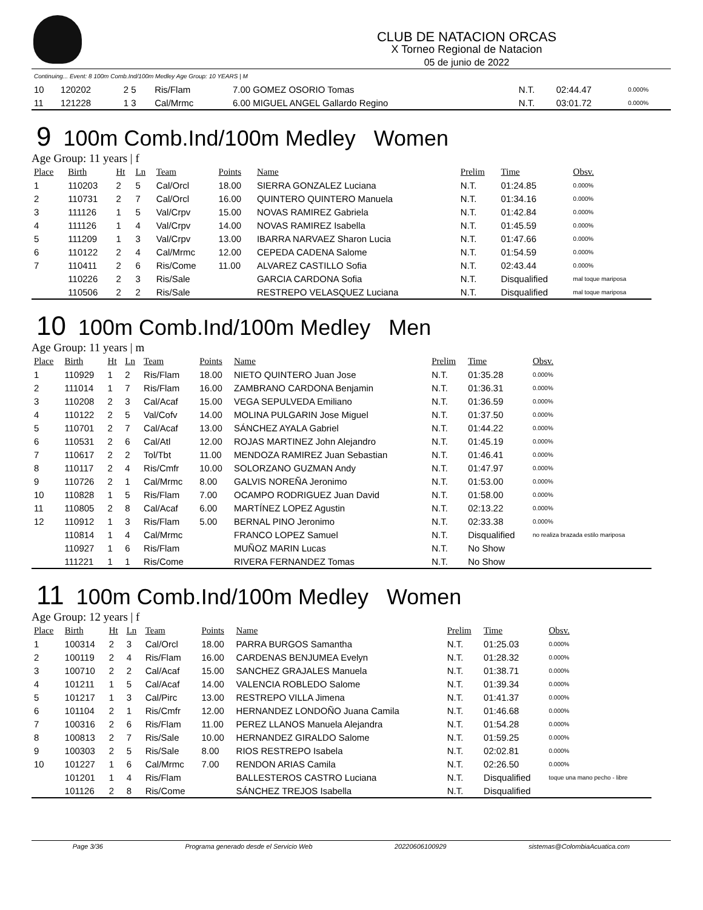CLUB DE NATACION ORCAS
X Torneo Regional de Natacion
05 de junio de 2022
| Continuing... Event: 8 100m Comb.Ind/100m Medley Age Group: 10 YEARS / M | | | | | | | |
| 10 | 120202 | 2 5 | Ris/Flam | 7.00 GOMEZ OSORIO Tomas | N.T. | 02:44.47 | 0.000% |
| 11 | 121228 | 1 3 | Cal/Mrmc | 6.00 MIGUEL ANGEL Gallardo Regino | N.T. | 03:01.72 | 0.000% |
9 100m Comb.Ind/100m Medley Women
Age Group: 11 years | f
| Place | Birth | Ht | Ln | Team | Points | Name | Prelim | Time | Obsv. |
| --- | --- | --- | --- | --- | --- | --- | --- | --- | --- |
| 1 | 110203 | 2 | 5 | Cal/Orcl | 18.00 | SIERRA GONZALEZ Luciana | N.T. | 01:24.85 | 0.000% |
| 2 | 110731 | 2 | 7 | Cal/Orcl | 16.00 | QUINTERO QUINTERO Manuela | N.T. | 01:34.16 | 0.000% |
| 3 | 111126 | 1 | 5 | Val/Crpv | 15.00 | NOVAS RAMIREZ Gabriela | N.T. | 01:42.84 | 0.000% |
| 4 | 111126 | 1 | 4 | Val/Crpv | 14.00 | NOVAS RAMIREZ Isabella | N.T. | 01:45.59 | 0.000% |
| 5 | 111209 | 1 | 3 | Val/Crpv | 13.00 | IBARRA NARVAEZ Sharon Lucia | N.T. | 01:47.66 | 0.000% |
| 6 | 110122 | 2 | 4 | Cal/Mrmc | 12.00 | CEPEDA CADENA Salome | N.T. | 01:54.59 | 0.000% |
| 7 | 110411 | 2 | 6 | Ris/Come | 11.00 | ALVAREZ CASTILLO Sofia | N.T. | 02:43.44 | 0.000% |
| | 110226 | 2 | 3 | Ris/Sale | | GARCIA CARDONA Sofia | N.T. | Disqualified | mal toque mariposa |
| | 110506 | 2 | 2 | Ris/Sale | | RESTREPO VELASQUEZ Luciana | N.T. | Disqualified | mal toque mariposa |
10 100m Comb.Ind/100m Medley Men
Age Group: 11 years | m
| Place | Birth | Ht | Ln | Team | Points | Name | Prelim | Time | Obsv. |
| --- | --- | --- | --- | --- | --- | --- | --- | --- | --- |
| 1 | 110929 | 1 | 2 | Ris/Flam | 18.00 | NIETO QUINTERO Juan Jose | N.T. | 01:35.28 | 0.000% |
| 2 | 111014 | 1 | 7 | Ris/Flam | 16.00 | ZAMBRANO CARDONA Benjamin | N.T. | 01:36.31 | 0.000% |
| 3 | 110208 | 2 | 3 | Cal/Acaf | 15.00 | VEGA SEPULVEDA Emiliano | N.T. | 01:36.59 | 0.000% |
| 4 | 110122 | 2 | 5 | Val/Cofv | 14.00 | MOLINA PULGARIN Jose Miguel | N.T. | 01:37.50 | 0.000% |
| 5 | 110701 | 2 | 7 | Cal/Acaf | 13.00 | SÁNCHEZ AYALA Gabriel | N.T. | 01:44.22 | 0.000% |
| 6 | 110531 | 2 | 6 | Cal/Atl | 12.00 | ROJAS MARTINEZ John Alejandro | N.T. | 01:45.19 | 0.000% |
| 7 | 110617 | 2 | 2 | Tol/Tbt | 11.00 | MENDOZA RAMIREZ Juan Sebastian | N.T. | 01:46.41 | 0.000% |
| 8 | 110117 | 2 | 4 | Ris/Cmfr | 10.00 | SOLORZANO GUZMAN Andy | N.T. | 01:47.97 | 0.000% |
| 9 | 110726 | 2 | 1 | Cal/Mrmc | 8.00 | GALVIS NOREÑA Jeronimo | N.T. | 01:53.00 | 0.000% |
| 10 | 110828 | 1 | 5 | Ris/Flam | 7.00 | OCAMPO RODRIGUEZ Juan David | N.T. | 01:58.00 | 0.000% |
| 11 | 110805 | 2 | 8 | Cal/Acaf | 6.00 | MARTÍNEZ LOPEZ Agustin | N.T. | 02:13.22 | 0.000% |
| 12 | 110912 | 1 | 3 | Ris/Flam | 5.00 | BERNAL PINO Jeronimo | N.T. | 02:33.38 | 0.000% |
| | 110814 | 1 | 4 | Cal/Mrmc | | FRANCO LOPEZ Samuel | N.T. | Disqualified | no realiza brazada estilo mariposa |
| | 110927 | 1 | 6 | Ris/Flam | | MUÑOZ MARIN Lucas | N.T. | No Show | |
| | 111221 | 1 | 1 | Ris/Come | | RIVERA FERNANDEZ Tomas | N.T. | No Show | |
11 100m Comb.Ind/100m Medley Women
Age Group: 12 years | f
| Place | Birth | Ht | Ln | Team | Points | Name | Prelim | Time | Obsv. |
| --- | --- | --- | --- | --- | --- | --- | --- | --- | --- |
| 1 | 100314 | 2 | 3 | Cal/Orcl | 18.00 | PARRA BURGOS Samantha | N.T. | 01:25.03 | 0.000% |
| 2 | 100119 | 2 | 4 | Ris/Flam | 16.00 | CARDENAS BENJUMEA Evelyn | N.T. | 01:28.32 | 0.000% |
| 3 | 100710 | 2 | 2 | Cal/Acaf | 15.00 | SANCHEZ GRAJALES Manuela | N.T. | 01:38.71 | 0.000% |
| 4 | 101211 | 1 | 5 | Cal/Acaf | 14.00 | VALENCIA ROBLEDO Salome | N.T. | 01:39.34 | 0.000% |
| 5 | 101217 | 1 | 3 | Cal/Pirc | 13.00 | RESTREPO VILLA Jimena | N.T. | 01:41.37 | 0.000% |
| 6 | 101104 | 2 | 1 | Ris/Cmfr | 12.00 | HERNANDEZ LONDOÑO Juana Camila | N.T. | 01:46.68 | 0.000% |
| 7 | 100316 | 2 | 6 | Ris/Flam | 11.00 | PEREZ LLANOS Manuela Alejandra | N.T. | 01:54.28 | 0.000% |
| 8 | 100813 | 2 | 7 | Ris/Sale | 10.00 | HERNANDEZ GIRALDO Salome | N.T. | 01:59.25 | 0.000% |
| 9 | 100303 | 2 | 5 | Ris/Sale | 8.00 | RIOS RESTREPO Isabela | N.T. | 02:02.81 | 0.000% |
| 10 | 101227 | 1 | 6 | Cal/Mrmc | 7.00 | RENDON ARIAS Camila | N.T. | 02:26.50 | 0.000% |
| | 101201 | 1 | 4 | Ris/Flam | | BALLESTEROS CASTRO Luciana | N.T. | Disqualified | toque una mano pecho - libre |
| | 101126 | 2 | 8 | Ris/Come | | SÁNCHEZ TREJOS Isabella | N.T. | Disqualified | |
Page 3/36 Programa generado desde el Servicio Web 20220606100929 sistemas@ColombiaAcuatica.com